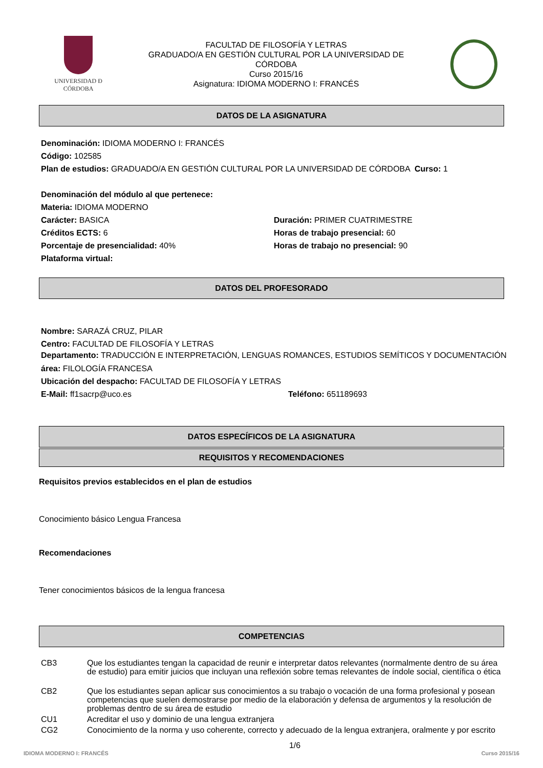UNIVERSIDAD Ð CÓRDOBA
FACULTAD DE FILOSOFÍA Y LETRAS
GRADUADO/A EN GESTIÓN CULTURAL POR LA UNIVERSIDAD DE
CÓRDOBA
Curso 2015/16
Asignatura: IDIOMA MODERNO I: FRANCÉS
DATOS DE LA ASIGNATURA
Denominación: IDIOMA MODERNO I: FRANCÉS
Código: 102585
Plan de estudios: GRADUADO/A EN GESTIÓN CULTURAL POR LA UNIVERSIDAD DE CÓRDOBA Curso: 1
Denominación del módulo al que pertenece:
Materia: IDIOMA MODERNO
Carácter: BASICA Duración: PRIMER CUATRIMESTRE
Créditos ECTS: 6 Horas de trabajo presencial: 60
Porcentaje de presencialidad: 40% Horas de trabajo no presencial: 90
Plataforma virtual:
DATOS DEL PROFESORADO
Nombre: SARAZÁ CRUZ, PILAR
Centro: FACULTAD DE FILOSOFÍA Y LETRAS
Departamento: TRADUCCIÓN E INTERPRETACIÓN, LENGUAS ROMANCES, ESTUDIOS SEMÍTICOS Y DOCUMENTACIÓN
área: FILOLOGÍA FRANCESA
Ubicación del despacho: FACULTAD DE FILOSOFÍA Y LETRAS
E-Mail: ff1sacrp@uco.es Teléfono: 651189693
DATOS ESPECÍFICOS DE LA ASIGNATURA
REQUISITOS Y RECOMENDACIONES
Requisitos previos establecidos en el plan de estudios
Conocimiento básico Lengua Francesa
Recomendaciones
Tener conocimientos básicos de la lengua francesa
COMPETENCIAS
| CB3 | Que los estudiantes tengan la capacidad de reunir e interpretar datos relevantes (normalmente dentro de su área de estudio) para emitir juicios que incluyan una reflexión sobre temas relevantes de índole social, científica o ética |
| CB2 | Que los estudiantes sepan aplicar sus conocimientos a su trabajo o vocación de una forma profesional y posean competencias que suelen demostrarse por medio de la elaboración y defensa de argumentos y la resolución de problemas dentro de su área de estudio |
| CU1 | Acreditar el uso y dominio de una lengua extranjera |
| CG2 | Conocimiento de la norma y uso coherente, correcto y adecuado de la lengua extranjera, oralmente y por escrito |
IDIOMA MODERNO I: FRANCÉS 1/6 Curso 2015/16